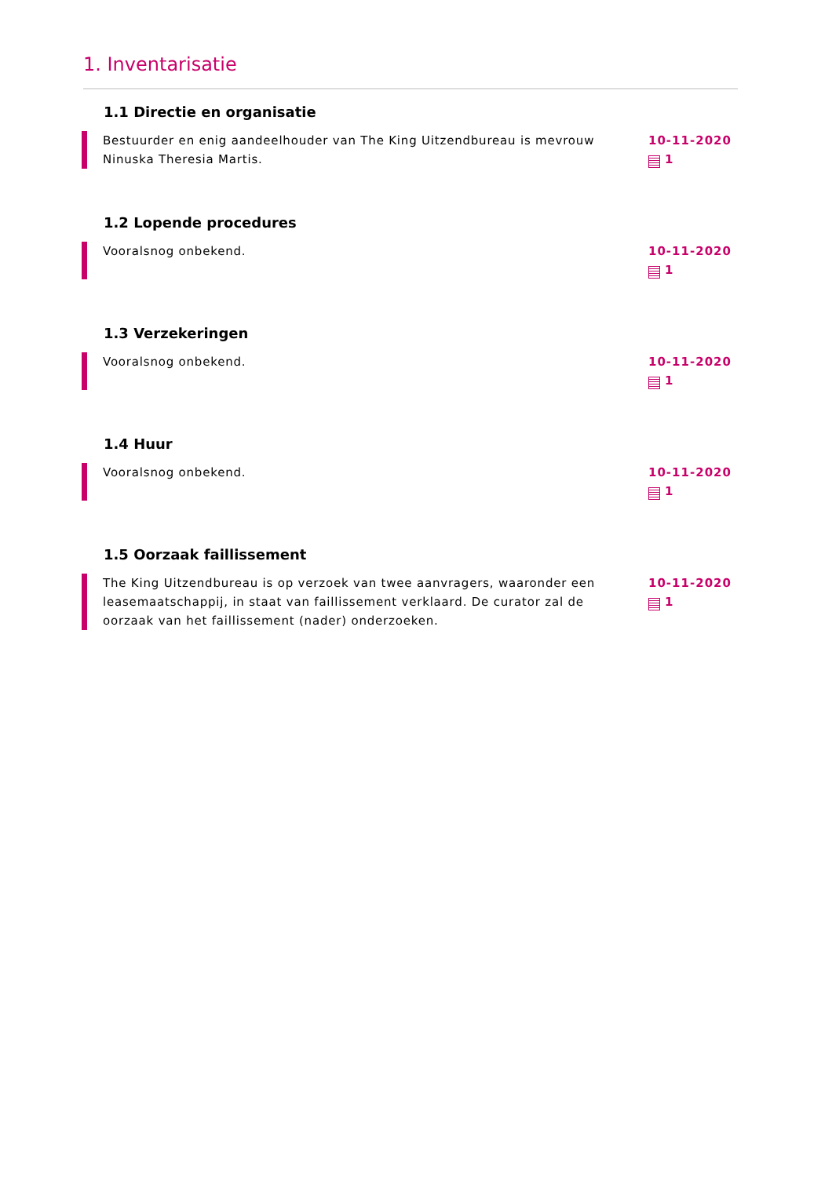1. Inventarisatie
1.1 Directie en organisatie
Bestuurder en enig aandeelhouder van The King Uitzendbureau is mevrouw Ninuska Theresia Martis.
10-11-2020
1
1.2 Lopende procedures
Vooralsnog onbekend. 10-11-2020
1
1.3 Verzekeringen
Vooralsnog onbekend. 10-11-2020
1
1.4 Huur
Vooralsnog onbekend. 10-11-2020
1
1.5 Oorzaak faillissement
The King Uitzendbureau is op verzoek van twee aanvragers, waaronder een leasemaatschappij, in staat van faillissement verklaard. De curator zal de oorzaak van het faillissement (nader) onderzoeken.
10-11-2020
1